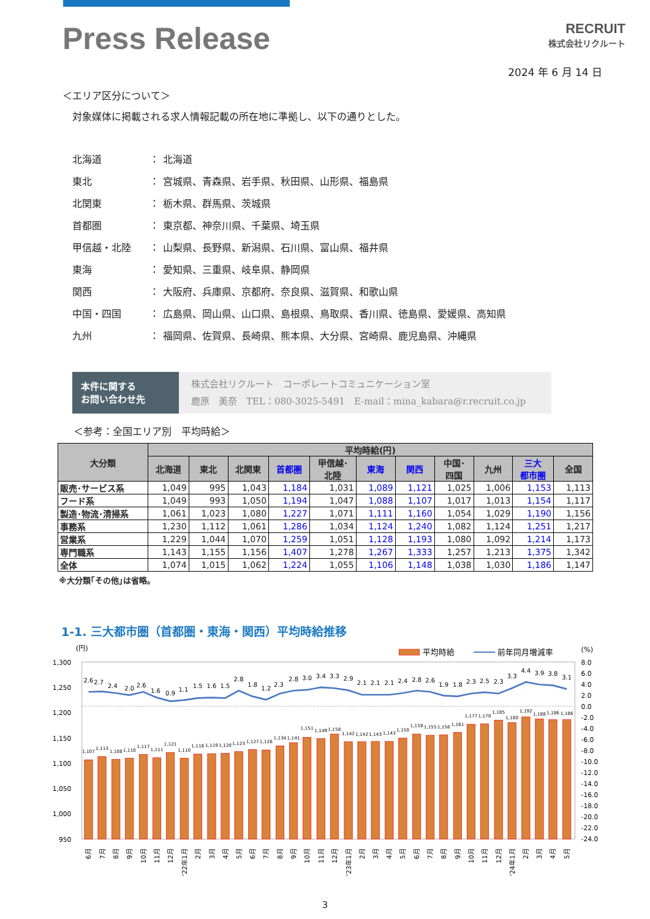Press Release
RECRUIT
株式会社リクルート
2024 年 6 月 14 日
＜エリア区分について＞
対象媒体に掲載される求人情報記載の所在地に準拠し、以下の通りとした。
| 北海道 | ： | 北海道 |
| 東北 | ： | 宮城県、青森県、岩手県、秋田県、山形県、福島県 |
| 北関東 | ： | 栃木県、群馬県、茨城県 |
| 首都圏 | ： | 東京都、神奈川県、千葉県、埼玉県 |
| 甲信越・北陸 | ： | 山梨県、長野県、新潟県、石川県、富山県、福井県 |
| 東海 | ： | 愛知県、三重県、岐阜県、静岡県 |
| 関西 | ： | 大阪府、兵庫県、京都府、奈良県、滋賀県、和歌山県 |
| 中国・四国 | ： | 広島県、岡山県、山口県、島根県、鳥取県、香川県、徳島県、愛媛県、高知県 |
| 九州 | ： | 福岡県、佐賀県、長崎県、熊本県、大分県、宮崎県、鹿児島県、沖縄県 |
本件に関する
お問い合わせ先
株式会社リクルート　コーポレートコミュニケーション室
鹿原　美奈　TEL：080-3025-5491　E-mail：mina_kabara@r.recruit.co.jp
＜参考：全国エリア別　平均時給＞
| 大分類 | 平均時給(円) | | | | | | | | | | |
| --- | --- | --- | --- | --- | --- | --- | --- | --- | --- | --- | --- |
| | 北海道 | 東北 | 北関東 | 首都圏 | 甲信越･ 北陸 | 東海 | 関西 | 中国･ 四国 | 九州 | 三大 都市圏 | 全国 |
| 販売･サービス系 | 1,049 | 995 | 1,043 | 1,184 | 1,031 | 1,089 | 1,121 | 1,025 | 1,006 | 1,153 | 1,113 |
| フード系 | 1,049 | 993 | 1,050 | 1,194 | 1,047 | 1,088 | 1,107 | 1,017 | 1,013 | 1,154 | 1,117 |
| 製造･物流･清掃系 | 1,061 | 1,023 | 1,080 | 1,227 | 1,071 | 1,111 | 1,160 | 1,054 | 1,029 | 1,190 | 1,156 |
| 事務系 | 1,230 | 1,112 | 1,061 | 1,286 | 1,034 | 1,124 | 1,240 | 1,082 | 1,124 | 1,251 | 1,217 |
| 営業系 | 1,229 | 1,044 | 1,070 | 1,259 | 1,051 | 1,128 | 1,193 | 1,080 | 1,092 | 1,214 | 1,173 |
| 専門職系 | 1,143 | 1,155 | 1,156 | 1,407 | 1,278 | 1,267 | 1,333 | 1,257 | 1,213 | 1,375 | 1,342 |
| 全体 | 1,074 | 1,015 | 1,062 | 1,224 | 1,055 | 1,106 | 1,148 | 1,038 | 1,030 | 1,186 | 1,147 |
※大分類｢その他｣は省略。
1-1. 三大都市圏（首都圏・東海・関西）平均時給推移
(円)
(%)
平均時給
前年同月増減率
1,300
1,250
1,200
1,150
1,100
1,050
1,000
950
8.0
6.0
4.0
2.0
0.0
-2.0
-4.0
-6.0
-8.0
-10.0
-12.0
-14.0
-16.0
-18.0
-20.0
-22.0
-24.0
1,107
1,113
1,108
1,110
1,117
1,111
1,121
1,110
1,118
1,119
1,120
1,123
1,127
1,126
1,134
1,141
1,151
1,149
1,158
1,142
1,142
1,143
1,143
1,150
1,158
1,155
1,156
1,161
1,177
1,178
1,185
1,180
1,192
1,188
1,186
1,186
2.6
2.7
2.4
2.0
2.6
1.6
0.9
1.1
1.5
1.6
1.5
2.8
1.8
1.2
2.3
2.8
3.0
3.4
3.3
2.9
2.1
2.1
2.1
2.4
2.8
2.6
1.9
1.8
2.3
2.5
2.3
3.3
4.4
3.9
3.8
3.1
6月
7月
8月
9月
10月
11月
12月
'22年1月
2月
3月
4月
5月
6月
7月
8月
9月
10月
11月
12月
'23年1月
2月
3月
4月
5月
6月
7月
8月
9月
10月
11月
12月
'24年1月
2月
3月
4月
5月
3